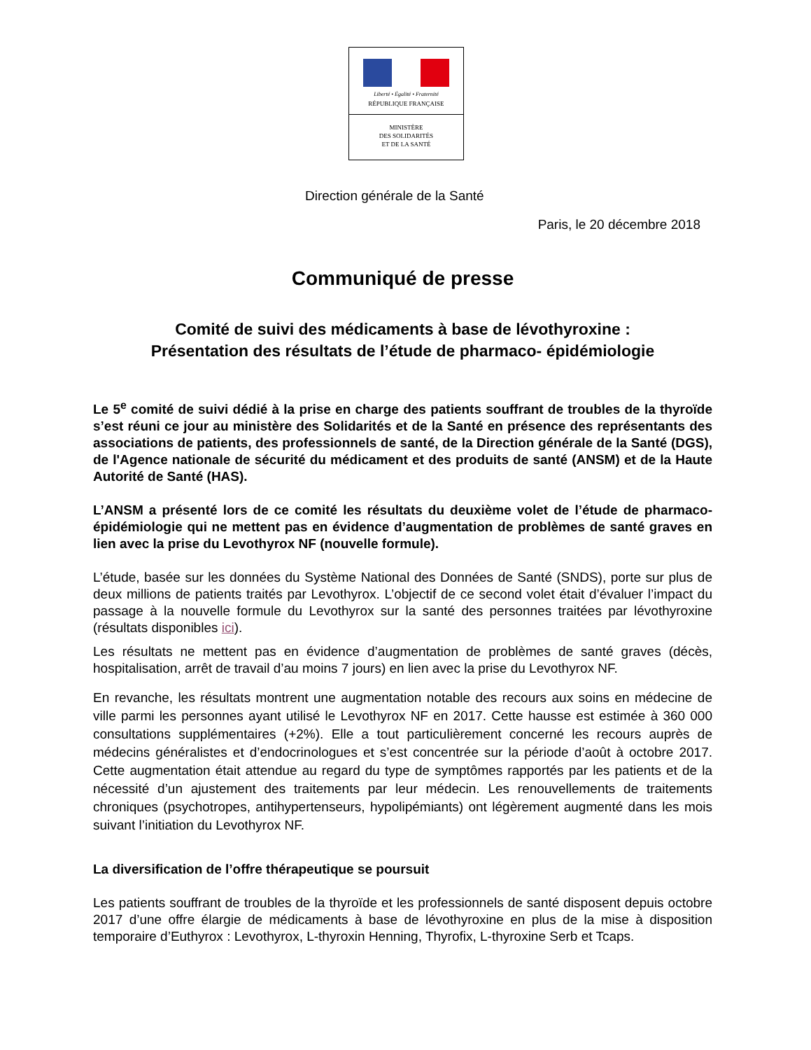Liberté • Égalité • Fraternité
RÉPUBLIQUE FRANÇAISE
MINISTÈRE
DES SOLIDARITÉS
ET DE LA SANTÉ
Direction générale de la Santé
Paris, le 20 décembre 2018
Communiqué de presse
Comité de suivi des médicaments à base de lévothyroxine :
Présentation des résultats de l’étude de pharmaco- épidémiologie
Le 5<sup>e</sup> comité de suivi dédié à la prise en charge des patients souffrant de troubles de la thyroïde s’est réuni ce jour au ministère des Solidarités et de la Santé en présence des représentants des associations de patients, des professionnels de santé, de la Direction générale de la Santé (DGS), de l'Agence nationale de sécurité du médicament et des produits de santé (ANSM) et de la Haute Autorité de Santé (HAS).
L’ANSM a présenté lors de ce comité les résultats du deuxième volet de l’étude de pharmaco-épidémiologie qui ne mettent pas en évidence d’augmentation de problèmes de santé graves en lien avec la prise du Levothyrox NF (nouvelle formule).
L’étude, basée sur les données du Système National des Données de Santé (SNDS), porte sur plus de deux millions de patients traités par Levothyrox. L’objectif de ce second volet était d’évaluer l’impact du passage à la nouvelle formule du Levothyrox sur la santé des personnes traitées par lévothyroxine (résultats disponibles ici).
Les résultats ne mettent pas en évidence d’augmentation de problèmes de santé graves (décès, hospitalisation, arrêt de travail d’au moins 7 jours) en lien avec la prise du Levothyrox NF.
En revanche, les résultats montrent une augmentation notable des recours aux soins en médecine de ville parmi les personnes ayant utilisé le Levothyrox NF en 2017. Cette hausse est estimée à 360 000 consultations supplémentaires (+2%). Elle a tout particulièrement concerné les recours auprès de médecins généralistes et d’endocrinologues et s’est concentrée sur la période d’août à octobre 2017. Cette augmentation était attendue au regard du type de symptômes rapportés par les patients et de la nécessité d’un ajustement des traitements par leur médecin. Les renouvellements de traitements chroniques (psychotropes, antihypertenseurs, hypolipémiants) ont légèrement augmenté dans les mois suivant l’initiation du Levothyrox NF.
La diversification de l’offre thérapeutique se poursuit
Les patients souffrant de troubles de la thyroïde et les professionnels de santé disposent depuis octobre 2017 d’une offre élargie de médicaments à base de lévothyroxine en plus de la mise à disposition temporaire d’Euthyrox : Levothyrox, L-thyroxin Henning, Thyrofix, L-thyroxine Serb et Tcaps.